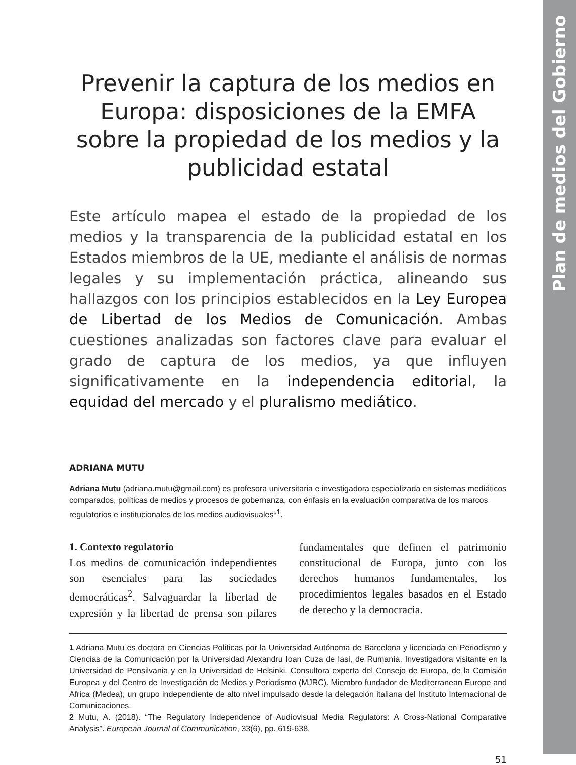Plan de medios del Gobierno
Prevenir la captura de los medios en Europa: disposiciones de la EMFA sobre la propiedad de los medios y la publicidad estatal
Este artículo mapea el estado de la propiedad de los medios y la transparencia de la publicidad estatal en los Estados miembros de la UE, mediante el análisis de normas legales y su implementación práctica, alineando sus hallazgos con los principios establecidos en la Ley Europea de Libertad de los Medios de Comunicación. Ambas cuestiones analizadas son factores clave para evaluar el grado de captura de los medios, ya que influyen significativamente en la independencia editorial, la equidad del mercado y el pluralismo mediático.
ADRIANA MUTU
Adriana Mutu (adriana.mutu@gmail.com) es profesora universitaria e investigadora especializada en sistemas mediáticos comparados, políticas de medios y procesos de gobernanza, con énfasis en la evaluación comparativa de los marcos regulatorios e institucionales de los medios audiovisuales*<sup>1</sup>.
1. Contexto regulatorio
Los medios de comunicación independientes son esenciales para las sociedades democráticas<sup>2</sup>. Salvaguardar la libertad de expresión y la libertad de prensa son pilares fundamentales que definen el patrimonio constitucional de Europa, junto con los derechos humanos fundamentales, los procedimientos legales basados en el Estado de derecho y la democracia.
1 Adriana Mutu es doctora en Ciencias Políticas por la Universidad Autónoma de Barcelona y licenciada en Periodismo y Ciencias de la Comunicación por la Universidad Alexandru Ioan Cuza de Iasi, de Rumanía. Investigadora visitante en la Universidad de Pensilvania y en la Universidad de Helsinki. Consultora experta del Consejo de Europa, de la Comisión Europea y del Centro de Investigación de Medios y Periodismo (MJRC). Miembro fundador de Mediterranean Europe and Africa (Medea), un grupo independiente de alto nivel impulsado desde la delegación italiana del Instituto Internacional de Comunicaciones.
2 Mutu, A. (2018). “The Regulatory Independence of Audiovisual Media Regulators: A Cross-National Comparative Analysis”. European Journal of Communication, 33(6), pp. 619-638.
51